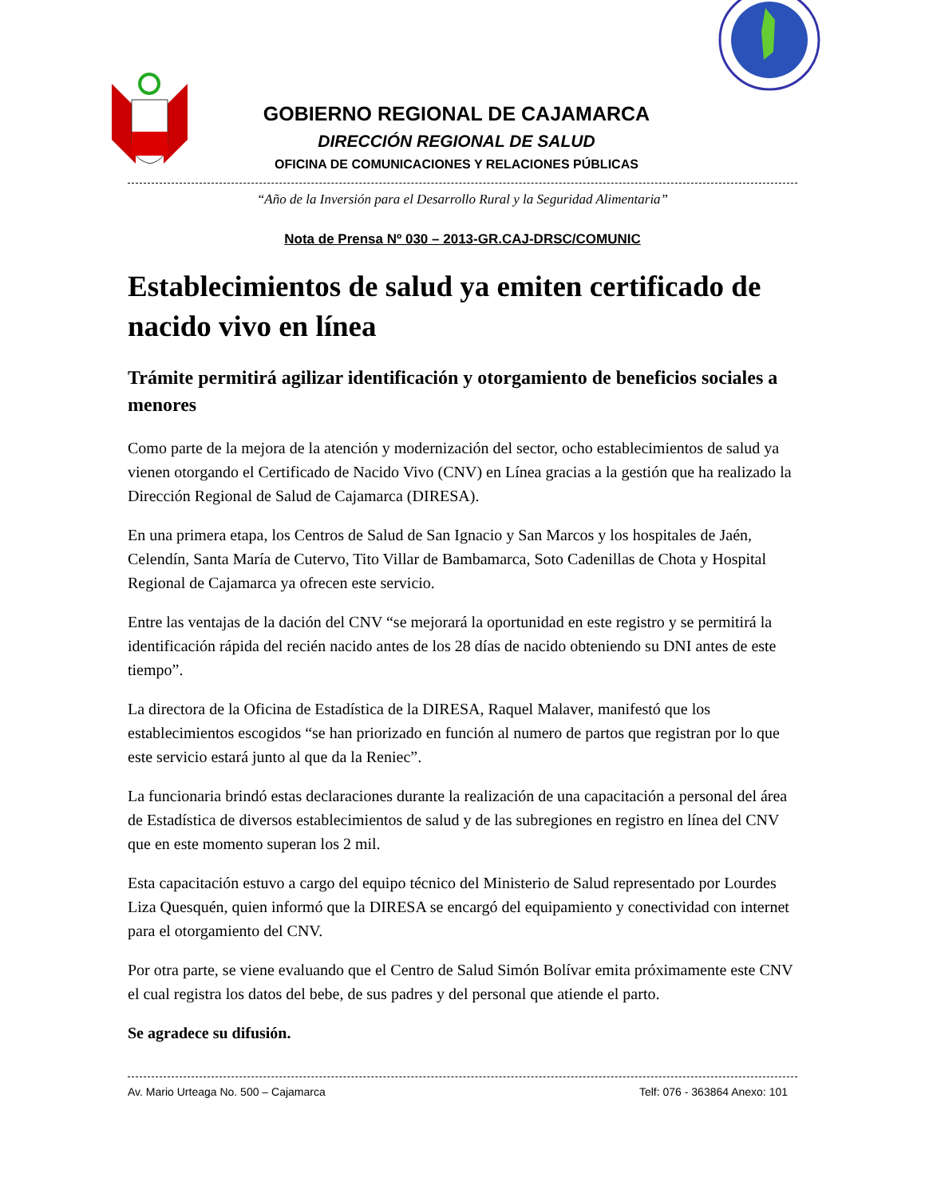GOBIERNO REGIONAL DE CAJAMARCA
DIRECCIÓN REGIONAL DE SALUD
OFICINA DE COMUNICACIONES Y RELACIONES PÚBLICAS
“Año de la Inversión para el Desarrollo Rural y la Seguridad Alimentaria”
Nota de Prensa Nº 030 – 2013-GR.CAJ-DRSC/COMUNIC
Establecimientos de salud ya emiten certificado de nacido vivo en línea
Trámite permitirá agilizar identificación y otorgamiento de beneficios sociales a menores
Como parte de la mejora de la atención y modernización del sector, ocho establecimientos de salud ya vienen otorgando el Certificado de Nacido Vivo (CNV) en Línea gracias a la gestión que ha realizado la Dirección Regional de Salud de Cajamarca (DIRESA).
En una primera etapa, los Centros de Salud de San Ignacio y San Marcos y los hospitales de Jaén, Celendín, Santa María de Cutervo, Tito Villar de Bambamarca, Soto Cadenillas de Chota y Hospital Regional de Cajamarca ya ofrecen este servicio.
Entre las ventajas de la dación del CNV “se mejorará la oportunidad en este registro y se permitirá la identificación rápida del recién nacido antes de los 28 días de nacido obteniendo su DNI antes de este tiempo”.
La directora de la Oficina de Estadística de la DIRESA, Raquel Malaver, manifestó que los establecimientos escogidos “se han priorizado en función al numero de partos que registran por lo que este servicio estará junto al que da la Reniec”.
La funcionaria brindó estas declaraciones durante la realización de una capacitación a personal del área de Estadística de diversos establecimientos de salud y de las subregiones en registro en línea del CNV que en este momento superan los 2 mil.
Esta capacitación estuvo a cargo del equipo técnico del Ministerio de Salud representado por Lourdes Liza Quesquén, quien informó que la DIRESA se encargó del equipamiento y conectividad con internet para el otorgamiento del CNV.
Por otra parte, se viene evaluando que el Centro de Salud Simón Bolívar emita próximamente este CNV el cual registra los datos del bebe, de sus padres y del personal que atiende el parto.
Se agradece su difusión.
Av. Mario Urteaga No. 500 – Cajamarca Telf: 076 - 363864 Anexo: 101